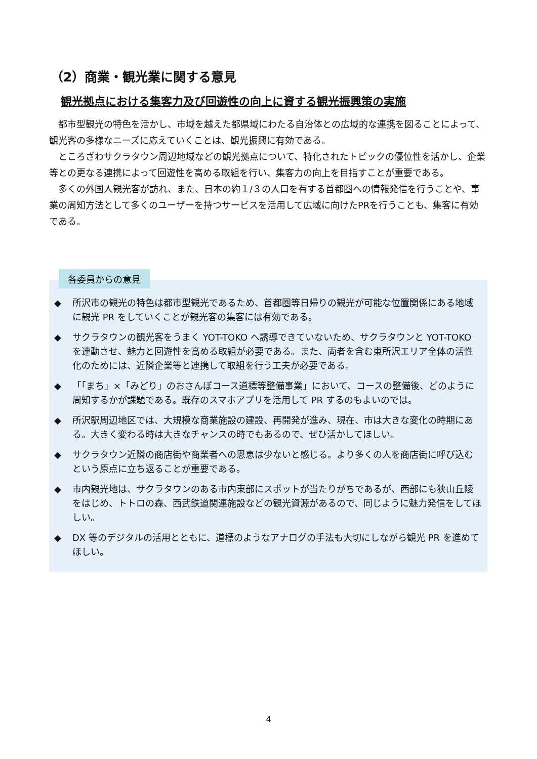（2）商業・観光業に関する意見
観光拠点における集客力及び回遊性の向上に資する観光振興策の実施
都市型観光の特色を活かし、市域を越えた都県域にわたる自治体との広域的な連携を図ることによって、観光客の多様なニーズに応えていくことは、観光振興に有効である。
ところざわサクラタウン周辺地域などの観光拠点について、特化されたトピックの優位性を活かし、企業等との更なる連携によって回遊性を高める取組を行い、集客力の向上を目指すことが重要である。
多くの外国人観光客が訪れ、また、日本の約１/３の人口を有する首都圏への情報発信を行うことや、事業の周知方法として多くのユーザーを持つサービスを活用して広域に向けたPRを行うことも、集客に有効である。
◆ 所沢市の観光の特色は都市型観光であるため、首都圏等日帰りの観光が可能な位置関係にある地域に観光 PR をしていくことが観光客の集客には有効である。
◆ サクラタウンの観光客をうまく YOT-TOKO へ誘導できていないため、サクラタウンと YOT-TOKO を連動させ、魅力と回遊性を高める取組が必要である。また、両者を含む東所沢エリア全体の活性化のためには、近隣企業等と連携して取組を行う工夫が必要である。
◆ 「「まち」×「みどり」のおさんぽコース道標等整備事業」において、コースの整備後、どのように周知するかが課題である。既存のスマホアプリを活用して PR するのもよいのでは。
◆ 所沢駅周辺地区では、大規模な商業施設の建設、再開発が進み、現在、市は大きな変化の時期にある。大きく変わる時は大きなチャンスの時でもあるので、ぜひ活かしてほしい。
◆ サクラタウン近隣の商店街や商業者への恩恵は少ないと感じる。より多くの人を商店街に呼び込むという原点に立ち返ることが重要である。
◆ 市内観光地は、サクラタウンのある市内東部にスポットが当たりがちであるが、西部にも狭山丘陵をはじめ、トトロの森、西武鉄道関連施設などの観光資源があるので、同じように魅力発信をしてほしい。
◆ DX 等のデジタルの活用とともに、道標のようなアナログの手法も大切にしながら観光 PR を進めてほしい。
各委員からの意見
4